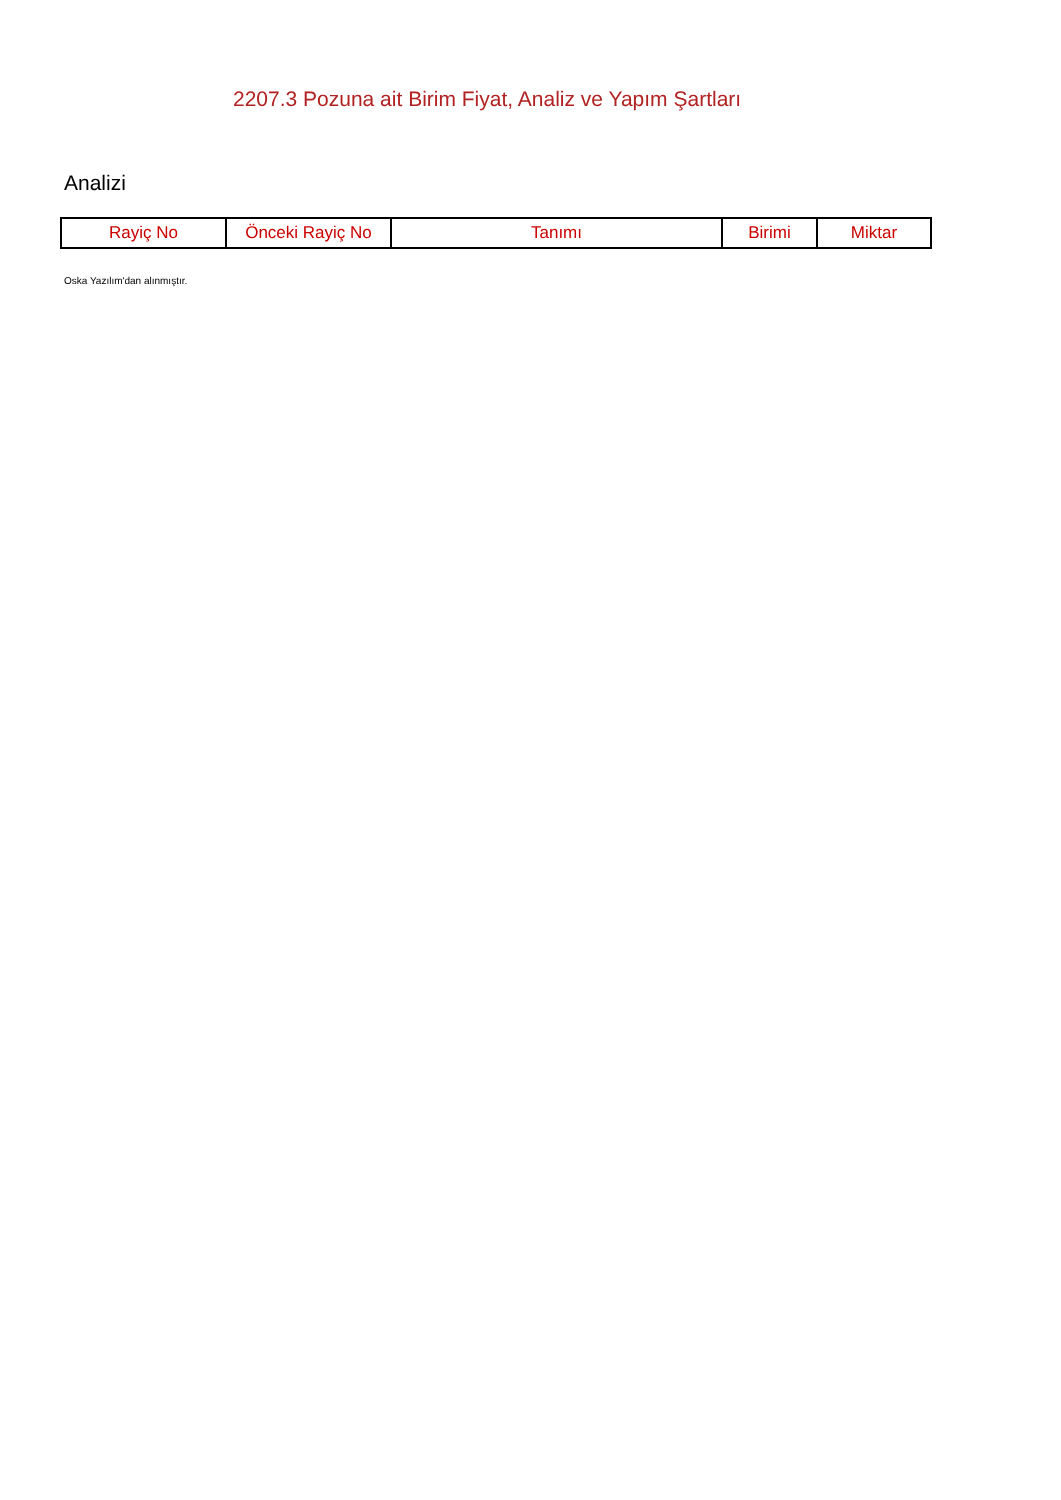2207.3 Pozuna ait Birim Fiyat, Analiz ve Yapım Şartları
Analizi
| Rayiç No | Önceki Rayiç No | Tanımı | Birimi | Miktar |
| --- | --- | --- | --- | --- |
Oska Yazılım'dan alınmıştır.